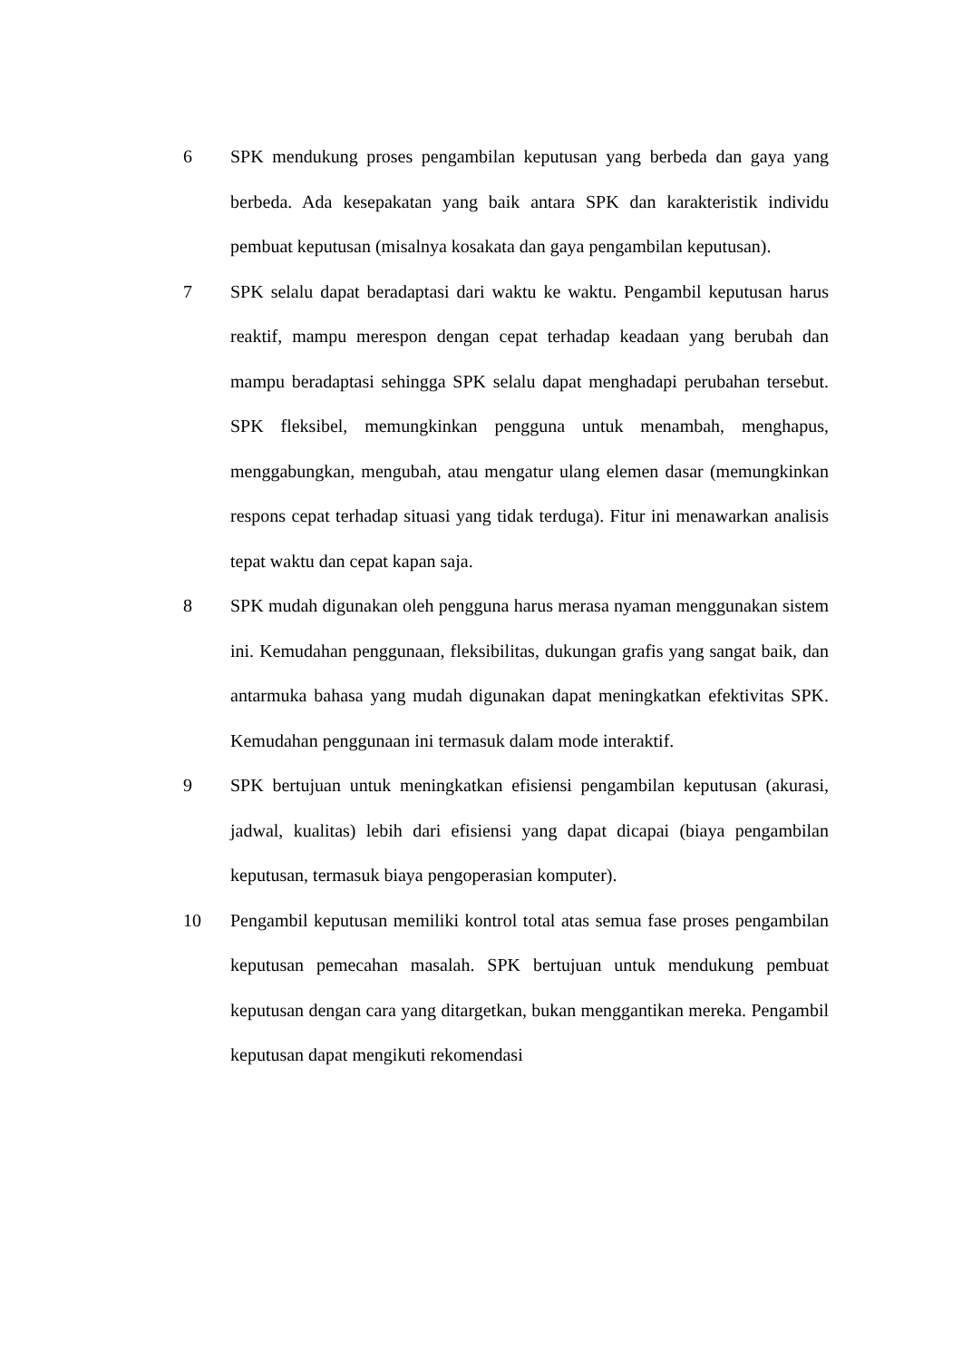6 SPK mendukung proses pengambilan keputusan yang berbeda dan gaya yang berbeda. Ada kesepakatan yang baik antara SPK dan karakteristik individu pembuat keputusan (misalnya kosakata dan gaya pengambilan keputusan).
7 SPK selalu dapat beradaptasi dari waktu ke waktu. Pengambil keputusan harus reaktif, mampu merespon dengan cepat terhadap keadaan yang berubah dan mampu beradaptasi sehingga SPK selalu dapat menghadapi perubahan tersebut. SPK fleksibel, memungkinkan pengguna untuk menambah, menghapus, menggabungkan, mengubah, atau mengatur ulang elemen dasar (memungkinkan respons cepat terhadap situasi yang tidak terduga). Fitur ini menawarkan analisis tepat waktu dan cepat kapan saja.
8 SPK mudah digunakan oleh pengguna harus merasa nyaman menggunakan sistem ini. Kemudahan penggunaan, fleksibilitas, dukungan grafis yang sangat baik, dan antarmuka bahasa yang mudah digunakan dapat meningkatkan efektivitas SPK. Kemudahan penggunaan ini termasuk dalam mode interaktif.
9 SPK bertujuan untuk meningkatkan efisiensi pengambilan keputusan (akurasi, jadwal, kualitas) lebih dari efisiensi yang dapat dicapai (biaya pengambilan keputusan, termasuk biaya pengoperasian komputer).
10 Pengambil keputusan memiliki kontrol total atas semua fase proses pengambilan keputusan pemecahan masalah. SPK bertujuan untuk mendukung pembuat keputusan dengan cara yang ditargetkan, bukan menggantikan mereka. Pengambil keputusan dapat mengikuti rekomendasi